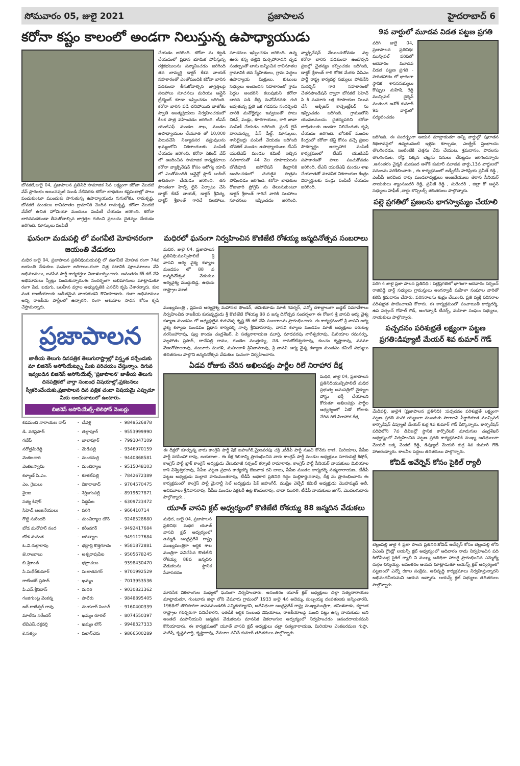సోమవారం 05, జులై 2021 ప్రజాపాలన హైదరాబాద్ 6
కరోనా కష్టం కాలంలో అండగా నిలుస్తున్న ఉపాధ్యాయుడు
బోనకల్,జులై 04, ప్రజాపాలన ప్రతినిధి:సామాజిక సేవ లక్ష్యంగా కరోనా మొదటి వేవ్ ప్రారంభం అయినప్పటి నుండి నేటివరకు కరోనా బాధితుల కష్టసుఖాల్లో పాలు పంచుకుంటూ ముందుకు సాగుతున్న ఉపాధ్యాయుడు గుగులోతు. రామకృష్ణ, బోనకల్ మండలం రావినూతల గ్రామానికి చెందిన రామకృష్ణ. కరోనా మొదటి వేవేలో ఉచిత హోమియో మందులు పంపిణీ చేయడం జరిగింది. కరోనా బారినపడకుండా తీసుకోవాల్సిన జాగ్రత్తల గురించి ప్రజలను చైతన్యం చేయడం జరిగింది. మాస్కులు పంపిణీ
చేయడం జరిగింది. కరోనా ను కట్టడి చేయడంలో ప్రధాన భూమిక పోషిస్తున్న రక్షకభటులను సన్మానించడం జరిగింది తన బామ్మర్ది డాక్టర్ కేశవ నాయక్ సహకారంతో ఎంతోమందికి కరోనా బారిన పడకుండా తీసుకోవాల్సిన జాగ్రత్తలపై సలహాలు సూచనలు మరియు ఆన్లైన్ ట్రీట్మెంట్ కూడా ఇప్పించడం జరిగింది. కరోనా బారిన పడి చనిపోయిన భాజోతు స్వాతి అంత్యక్రియలు నిర్వహించడంలో కీలక పాత్ర వహించడం జరిగింది. టీఎస్ యుటిఎఫ్ మండల శాఖ, మండల ఉపాధ్యాయుల చేయూత తో 10,000 విలువచేసే నిత్యావసర వస్తువులను ఖమ్మంలోని వికలాంగులకు పంపిణీ చేయడం జరిగింది. కరోనా సెకండ్ వేవ్ లో అందించిన సామాజిక కార్యక్రమాలు కరోనా వ్యాక్సినేషన్ కోసం ఆరోగ్య యాప్ లో ఎంతోమందికి ఆన్లైన్లో స్లాట్ బుకింగ్ ఉచితంగా చేయడం జరిగింది. తన సొంతంగా హెల్ప్ లైన్ ఏర్పాటు చేసి డాక్టర్ కేశవ్ నాయక్, డాక్టర్ శ్రీవిద్య, డాక్టర్ శ్రీకాంత్ గారిచే సలహాలు, సూచనలు ఇప్పించడం జరిగింది. ఉన్న ఊరు కన్న తల్లిని మర్చిపోరాదని దృఢ సంకల్పంతో తాను జన్మించిన రావినూతల గ్రామానికి తన స్నేహితులు, గ్రామ పెద్దలు ఉపాధ్యాయ మిత్రులు, కుటుంబ సభ్యులు అందించిన సహకారంతో గ్రామ పెద్దల అందరిని కలుపుకుని కరోనా బారిన పడి తీవ్ర మనోవేదనకు గురి అవుతున్న ప్రతి ఒక గడపను సందర్శించి వారికి మనోధైర్యం ఇవ్వటంతో పాటు చికెన్, పండ్లు, కూరగాయలు, రాగి జావా పంపిణీ చేయడం జరిగింది. ఫ్రంట్ లైన్ వారియర్స్కు పేస్ షీల్డ్, మాస్కులు, శానిటైజర్లు పంపిణీ చేయడం జరిగింది బోనకల్ మండల ఉపాధ్యాయులు టీఎస్ యుటిఎఫ్ మండల కమిటీ ఇచ్చిన సహకారంతో 44 వేల రూపాయలను బోడేపూడి ఐసోలేషన్ కేంద్రానికి అందించడంలో చురుకైన పాత్రను పోషించడం జరిగింది. కరోనా బాధితుల రోజువారి ప్రోగ్రెస్ ను తెలుసుకుంటూ డాక్టర్ శ్రీకాంత్ గారిచే వారికి సలహాలు సూచనలు ఇప్పించడం జరిగింది. వ్యాక్సినేషన్ వేయించుకోవడం వల్ల కరోనా బారిన పడకుండా ఉండొచ్చని ప్రజల్లో చైతన్యం కల్పించడం జరిగింది, డాక్టర్ శ్రీకాంత్ గారి కోరిక మేరకు సిపిఎం పార్టీ రాష్ట్ర కార్యవర్గ సభ్యులు పోతినేని సుదర్శన్ గారి సహకారంతో చేతనఫౌండేషన్ ద్వారా బోనకల్ పిహెచ్ సి కి సుమారు లక్ష రూపాయల విలువ చేసే ఆక్సిజన్ కాన్సెంట్రేటర్ ను ఇప్పించడం జరిగింది. గ్రామంలోని యువజనులను చైతన్యపరిచి కరోనా బాధితులకు అండగా నిలిచేందుకు కృషి చేయడం జరిగింది. బోనకల్ మండల కేంద్రంలో కరోనా టెస్ట్ కోసం వచ్చే ప్రజల సౌకర్యార్థం అల్పాహార పంపిణీ కార్యక్రమంలో టీఎస్ యుటిఎఫ్ సహకారంతో పాలు పంచుకోవడం జరిగింది, టీఎస్ యుటిఎఫ్ మండల శాఖ చేయూతతో మానసిక వికలాంగుల కేంద్రం విద్యార్థులకు పండ్లు పంపిణీ చేయడం జరిగింది.
ఘనంగా మడుపల్లి లో వంగవీటి మోహనరంగా జయంతి వేడుకలు
మధిర జులై 04, ప్రజాపాలన ప్రతినిధి:మడుపల్లి లో వంగవీటి మోహన రంగా 74వ జయంతి వేడుకలు ఘనంగా జరిగాయి.రంగా చిత్ర పటానికి పూలమాలలు వేసి అభిమానులు, జనసేన పార్టీ కార్యకర్తలు నివాళులర్పించారు. అనంతరం కేక్ కట్ చేసి అభిమానులు స్వీట్లు పంచుకున్నారు.ఈ సందర్భంగా అభిమానులు మాట్లాడుతూ రంగా పేద, బడుగు, బలహీన వర్గాల అభ్యున్నతికి ఎనలేని కృషి చేశారన్నారు. కుల మత రాజకీయాలకు అతీతమైన నాయకుడని కొనియాడారు. రంగా అభిమానులు అన్ని రాజకీయ పార్టీలలో ఉన్నారని, రంగా ఆశయాల సాధన కోసం కృషి చేస్తామన్నారు.
ప్రజాపాలన
జాతీయ తెలుగు దినపత్రిక తెలుగురాష్ట్రాల్లో విస్తృత పర్చేందుకు మా బిజినెస్ అసోసియేట్స్ను మీకు పరిచయం చేస్తున్నాం. దిగువ ఇవ్వబడిన బిజినెస్ అసోసియేట్స్ 'ప్రజాపాలన' జాతీయ తెలుగు దినపత్రికలో వార్తా సంబంధ విషయాల్లో,ప్రకటనలు స్వీకరించేందుకు,ప్రజాపాలన దిన పత్రిక చందా విషయమై ఎప్పుడూ మీకు అందుబాటులో ఉంటారు.
బిజినెస్ అసోసియేట్స్-టెలిఫోన్ నెంబర్లు
| కడమంచి నారాయణ దాస్ | - | చేవెళ్ల | - | 9849526878 |
| డి. వరప్రసాద్ | - | తెల్లాపూర్ | - | 9553999990 |
| గణేష్ | - | బాలాపూర్ | - | 7993047109 |
| నరోత్తమ్‌రెడ్డి | - | మేడిపల్లి | - | 9346970159 |
| వెంకటచారి | - | మందమర్రి | - | 9440868581 |
| వెంకటస్వామి | - | మంచిర్యాల | - | 9515048103 |
| కళ్యాణ్ సి.ఎం. | - | కూకట్‌పల్లి | - | 7842672389 |
| ఎం. గైబులు | - | వికారాబాద్ | - | 9704570475 |
| శైలజ | - | శేర్లింగంపల్లి | - | 8919627871 |
| సత్య కిషోర్ | - | సిద్ధిపేట | - | 6309723472 |
| సిహెచ్.ఆంజనేయులు | - | పరిగి | - | 966410714 |
| గొట్టె సురేందర్ | - | మంచిర్యాల టౌన్ | - | 9248528680 |
| బోడ మనోహర్ నంద | - | కరీంనగర్ | - | 9492417684 |
| బోడ మమత | - | జగిత్యాల | - | 9491127684 |
| ఓ.వి.దుర్గారావు | - | భద్రాద్రి కొత్తగూడెం | - | 9581872881 |
| జె.రాంబాబు | - | అశ్వరావుపేట | - | 9505678245 |
| బి.శ్రీకాంత్ | - | భద్రాచలం | - | 9398430470 |
| సి.సుధీర్‌కుమార్ | - | సుజాతనగర్ | - | 9701992529 |
| రాజేందర్ ప్రసాద్ | - | ఖమ్మం | - | 7013953536 |
| పి.ఎన్.శ్రీనివాస్ | - | మధిర | - | 9030821362 |
| గంజిగుంట్ల వెంకన్న | - | పాలేరు | - | 9848895405 |
| ఆర్.రాజేశ్వర్ రావు | - | మయూర్ సెంటర్ | - | 9160400339 |
| మాలేదు నరేందర్ | - | ఖమ్మం రూరల్ | - | 8074550397 |
| టివిఎస్.చక్రవర్తి | - | ఖమ్మం టౌన్ | - | 9948327333 |
| కె.సత్యం | - | పటాన్‌చెరు | - | 9866500289 |
మధిరలో ఘనంగా నిర్వహించిన కొణిజేటి రోశయ్య జన్మదినోత్సవ సంబరాలు
మధిర, జులై 04, ప్రజాపాలన ప్రతినిధి:మున్సిపాలిటీ శ్రీ వాసవి ఆర్య వైశ్య కళ్యాణ మండపం లో 88 వ జన్మదినోత్సవ వేడుకలు ఆర్యవైశ్య ముద్దుబిడ్డ, ఉభయ రాష్ట్రాల మాజీ
ముఖ్యమంత్రి , ప్రపంచ ఆర్యవైశ్య మహాసభ ఫౌండర్, తమిళనాడు మాజీ గవర్నర్, ఎన్నో దశాబ్దాలుగా బడ్జెట్ సమావేశాలు నిర్వహించిన రాజకీయ కురువృద్ధుడు శ్రీ కొణిజేటి రోశయ్య 88 వ జన్మ దినోత్సవ సందర్భంగా ఈ రోజున శ్రీ వాసవి ఆర్య వైశ్య కళ్యాణ మండపం లో అధ్యక్షులైన కురువెళ్ళ కృష్ణ కేక్ కట్ చేసి సంబరాలను ప్రారంభించారు. ఈ కార్యక్రమంలో శ్రీ వాసవి ఆర్య వైశ్య కళ్యాణ మండపం ప్రధాన కార్యదర్శి నాళ్ళ శ్రీనివాసరావు, వాసవి కళ్యాణ మండపం మాజీ అధ్యక్షులు ఇరుకుల్ల నరసింహారావు, పుల్ల కాండం చంద్రశేఖర్, పి సత్యనారాయణ మూర్తి, మాధవరపు నాగేశ్వరరావు, మిరియాల రమనర్సు, పల్లపోతు ప్రసాద్, దాచేపల్లి రాము, గుండెల ముత్తయ్య, చెడె రామకోటేశ్వరరావు, కుంచం కృష్ణారావు, వనమా వేణుగోపాలరావు, నంబూరు మురళి, మహంకాళి శ్రీనివాసరావు, శ్రీ వాసవి ఆర్య వైశ్య కళ్యాణ మండపం కమిటీ సభ్యులు తదితరులు పాల్గొని జన్మదినోత్సవ వేడుకలు ఘనంగా నిర్వహించారు.
ఏడవ రోజుకు చేరిన అఖిలపక్షం పార్టీల రిలే నిరాహార దీక్ష
మధిర, జులై 04, ప్రజాపాలన ప్రతినిధి:మున్సిపాలిటీ మధిర ప్రభుత్వ ఆసుపత్రిలో వైద్యుల పోస్టు భర్తీ చేయాలని కోరుతూ అఖిలపక్షం పార్టీల ఆధ్వర్యంలో ఏడో రోజుకు చేరిన రిలే నిరాహార దీక్ష,
ఈ దీక్షలో కూర్చున్న వారు కాంగ్రెస్ పార్టీ షేక్ జహంగీర్,మైలవరపు చక్రి ,టీడీపీ పార్టీ నుంచి కోనేరు రాణి, మిరియాల, సీపీఐ పార్టీ నరసింహా రావు, జయరాజు.. ఈ దీక్ష శిబిరాన్ని ప్రారంభించిన వారు కాంగ్రెస్ పార్టీ మండల అధ్యక్షులు సూరంసెట్టి కిషోర్, కాంగ్రెస్ పార్టీ బ్లాక్ కాంగ్రెస్ అధ్యక్షుడు వేణుమాజీ సర్పంచ్ కర్నాటి రామారావు, కాంగ్రెస్ పార్టీ సీనియర్ నాయకులు మిరియాల కాశీ విశ్వేశ్వరరావు, సీపీఐ పట్టణ ప్రధాన కార్యదర్శి బెజవాడ రవి బాబు, సీపీఐ మండల కార్యదర్శి సత్యనారాయణ, టీడీపీ పట్టణ అధ్యక్షుడు మల్లాది హనుమంతరావు, టీడీపీ అధికార ప్రతినిధి గద్దం మల్లికార్జునరావు, దీక్ష ను ప్రారంభించారు ఈ కార్యక్రమంలో కాంగ్రెస్ పార్టీ మైనార్టీ సెల్ అధ్యక్షుడు షేక్ జహంగీర్, ముస్లిం వెల్ఫేర్ కమిటీ అధ్యక్షుడు మొహమ్మద్ అలీ, ఆదిమూలం శ్రీనివాసరావు, సీపీఐ మండల సెక్రటరీ ఉట్ల కొండలరావు, చావా మురళి, టీడీపీ నాయకులు జగన్, మొదలగువారు పాల్గొన్నారు..
యూత్ వాసవి క్లబ్ ఆధ్వర్యంలో కొణిజేటి రోశయ్య 88 జన్మదిన వేడుకలు
మధిర, జులై 04, ప్రజాపాలన ప్రతినిధి: మధిర యూత్ వాసవి క్లబ్ ఆధ్వర్యంలో ఉమ్మడి ఆంధ్రప్రదేశ్ రాష్ట్ర ముఖ్యమంత్రిగా ఆర్థిక శాఖ మంత్రిగా పనిచేసిన కొణిజేటి రోశయ్య 88వ జన్మదిన వేడుకలను స్థానిక సేవాసదనం
మానసిక వికలాంగుల మధ్యలో ఘనంగా నిర్వహించారు. అనంతరం యూత్ క్లబ్ అధ్యక్షులు చల్లా సత్యనారాయణ మాట్లాడుతూ, గుంటూరు జిల్లా లోని వేమూరు గ్రామంలో 1933 జులై 4న ఆదెమ్మ, సుబ్బయ్య దంపతులకు జన్మించారని, 1968లో తొలిసారిగా శాసనమండలికి ఎన్నికయ్యారని, ఆదేవిధంగా ఆంధ్రప్రదేశ్ రాష్ట్ర ముఖ్యమంత్రిగా, తమిళనాడు, కర్ణాటక రాష్ట్రాల గవర్నరుగా పనిచేశారని, ఇతడికి ఆర్థిక సంబంధ విషయాలు, రాజకీయాలపై మంచి పట్టు ఉన్న నాయకుడు అని అంతటి మహనీయుని జన్మదిన వేడుకలను మానసిక వికలాంగుల ఆధ్వర్యంలో నిర్వహించడం ఆనందదాయకమని కొనియాడారు. ఈ కార్యక్రమంలో యూత్ వాసవి క్లబ్ అధ్యక్షులు చల్లా సత్యనారాయణ, మిరియాల వెంకటరమణ గుప్తా, సురేష్, కృష్ణమూర్తి, కృష్ణారావు, వేమూల నవీన్ కుమార్ తదితరులు పాల్గొన్నారు.
9వ వార్డులో మూడవ విడత పట్టణ ప్రగతి
వరిగి జులై 04, ప్రజాపాలన ప్రతినిధి: మున్సిపల్ పరిధిలో ఆదివారం మూడవ విడత పట్టణ ప్రగతి - హరితహారం లో భాగంగా స్థానిక శాసనసభ్యులు కొప్పుల మహేష్ రెడ్డి మున్సిపల్ చైర్మన్ ముకుంద అశోక్ కుమార్ 9వ వార్డులో పర్యటించడం
జరిగింది. ఈ సందర్భంగా ఆయన మాట్లాడుతూ అన్ని వార్డుల్లో పురాతన శిథిలావస్థలో ఉన్నటువంటి ఇళ్లను కూల్చడం, ఎలక్ట్రిక్ స్తంభాలను తొలగించడం, ఇంటింటికి చెత్తను వేరు చేయుట, శ్రమదానం, పొదలను తొలగించుట, రోడ్ల పక్కన చెట్లను పనులు చేపట్టడం జరిగిందన్నారు .అనంతరం చైర్మన్ ముకుంద అశోక్ కుమార్ మూడవ వార్డు,13వ వార్డులలో పనులను పరిశీలించారు , ఈ కార్యక్రమంలో జడ్పీటీసీ హరిప్రియ ప్రవీణ్ రెడ్డి , ఎంపీపీ అరవింద రావు మండలాధ్యక్షులు ఆంజనేయులు తెరాస సీనియర్ నాయకులు శ్యాంసుందర్ రెడ్డి, ప్రవీణ్ రెడ్డి , సురేందర్ , జిల్లా కో ఆప్షన్ సభ్యులు హఫీజ్ ,వార్డు కౌన్సిలర్స్ తదితరులు పాల్గొన్నారు.
పల్లె ప్రగతిలో ప్రజలను భాగస్వామ్యం చేయాలి
పరిగి 4 జులై ప్రజా పాలన ప్రతినిధి : పల్లెప్రగతిలో భాగంగా ఆదివారం సర్పంచ్ రాజిరెడ్డి వార్డ్ సభ్యులు గ్రామస్తులు అంగన్వాడీ మహిళా సంఘాల వారితో కలిసి శ్రమదానం చేసారు. పరిసరాలను శుభ్రం చేయించి, ప్రతి వ్యక్తి పరిసరాల పరిశుభ్రత పాటించాలని కోరారు. ఈ కార్యక్రమంలో పంచాయితీ కార్యదర్శి, ఉప సర్పంచ్ గోపాల్ గౌడ్, అంగన్వాడీ టీచర్స్, మహిళా సంఘం సభ్యులు, నాయకులు పాల్గొన్నారు.
పచ్చదనం పరిశుభ్రతే లక్ష్యంగా పట్టణ ప్రగతి:డిప్యూటీ మేయర్ శివ కుమార్ గౌడ్
మేడిపల్లి, జులై4 (ప్రజాపాలన ప్రతినిధి) :పచ్చదనం పరిశుభ్రతే లక్ష్యంగా పట్టణ ప్రగతి మహా యజ్ఞంలా ముందుకు సాగాలని పీర్జాదిగూడ మున్సిపల్ కార్పొరేషన్ డిప్యూటీ మేయర్ కుర్ర శివ కుమార్ గౌడ్ పేర్కొన్నారు. కార్పొరేషన్ పరిధిలోని 7వ డివిజన్లో స్థానిక కార్పొరేటర్ మాదుగుల చంద్రశేఖర్ ఆధ్వర్యంలో నిర్వహించిన పట్టణ ప్రగతి కార్యక్రమానికి ముఖ్య అతిథులుగా మేయర్ జక్క వెంకట్ రెడ్డి, డిప్యూటీ మేయర్ కుర్ర శివ కుమార్ గౌడ్ హాజరయ్యారు. కాలనీల పెద్దలు తదితరులు పాల్గొన్నారు.
కోవిడ్ అవేర్నెస్ కోసం సైకిల్ ర్యాలీ
బెల్లంపల్లి జులై 4 ప్రజా పాలన ప్రతినిధి:కోవిడ్ అవేర్నెస్ కోసం బెల్లంపల్లి లోని ఏఎంసి గ్రౌండ్లో లయన్స్ క్లబ్ ఆధ్వర్యంలో ఆదివారం నాడు నిర్వహించిన పది కిలోమీటర్ల సైకిల్ ర్యాలీ ని ముఖ్య అతిథిగా హాజరై ప్రారంభించిన ఎమ్మెల్యే దుర్గం చిన్నయ్య. అనంతరం ఆయన మాట్లాడుతూ లయన్స్ క్లబ్ ఆధ్వర్యంలో పట్టణంలో ఎన్నో రకాల సంక్షేమ, అభివృద్ధి కార్యక్రమాలు నిర్వహిస్తున్నారని అభినందనీయమని ఆయన అన్నారు. లయన్స్ క్లబ్ సభ్యులు తదితరులు పాల్గొన్నారు.